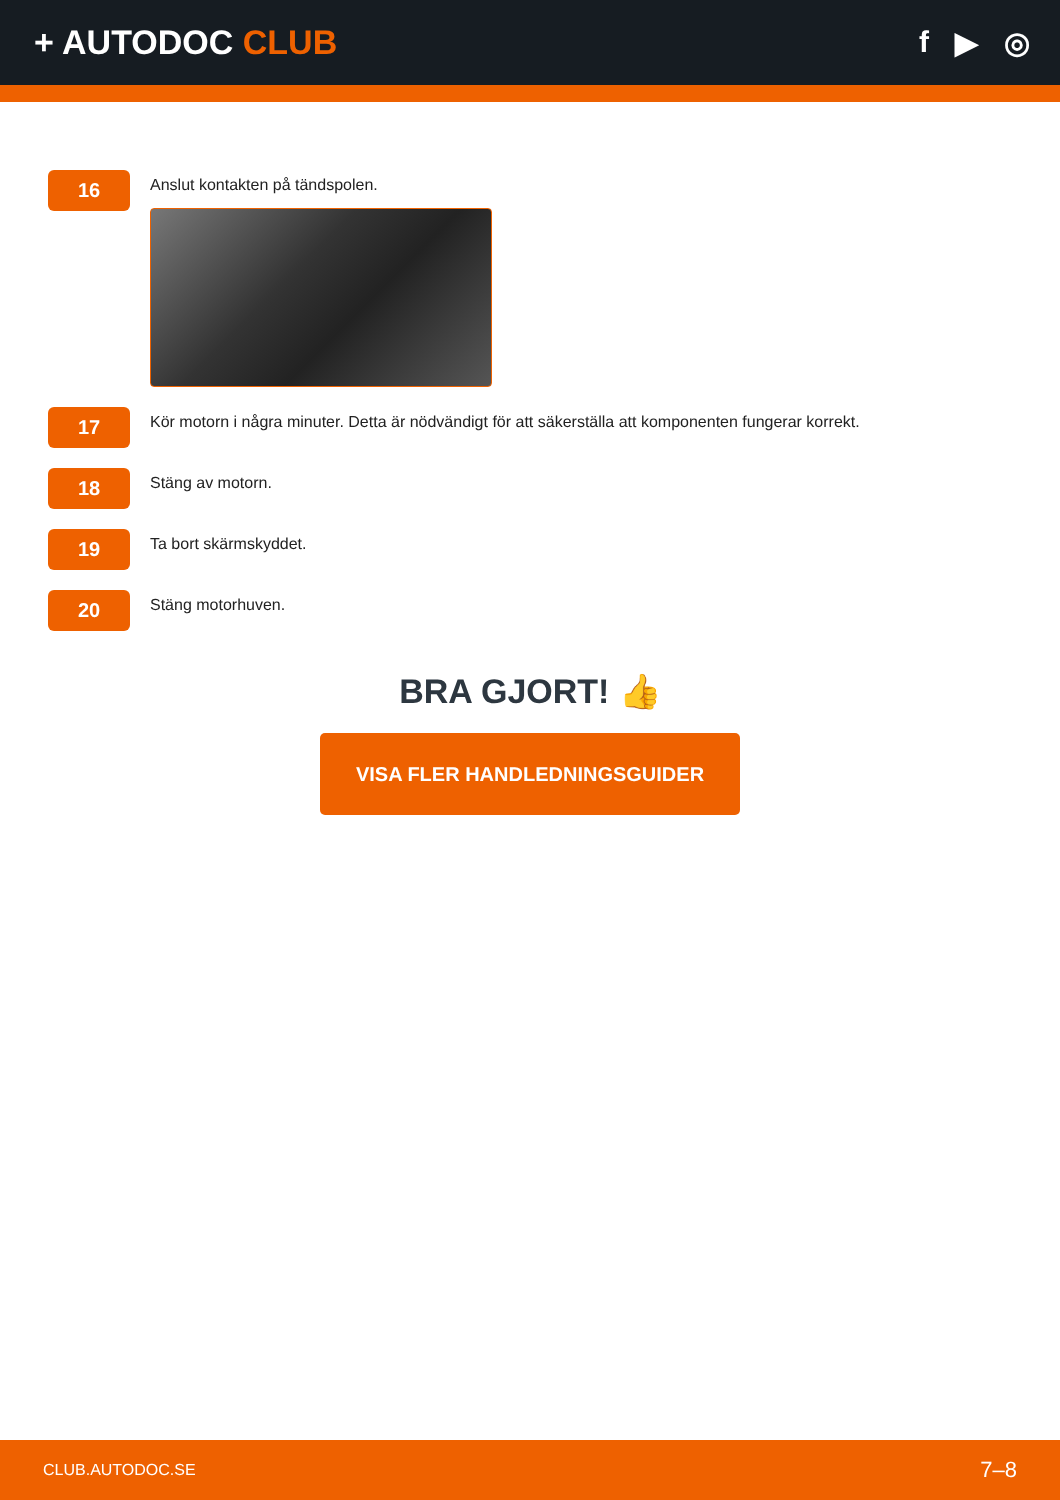+ AUTODOC CLUB f ▶ ◎
16
Anslut kontakten på tändspolen.
17
Kör motorn i några minuter. Detta är nödvändigt för att säkerställa att komponenten fungerar korrekt.
18
Stäng av motorn.
19
Ta bort skärmskyddet.
20
Stäng motorhuven.
BRA GJORT! 👍
VISA FLER HANDLEDNINGSGUIDER
CLUB.AUTODOC.SE 7–8